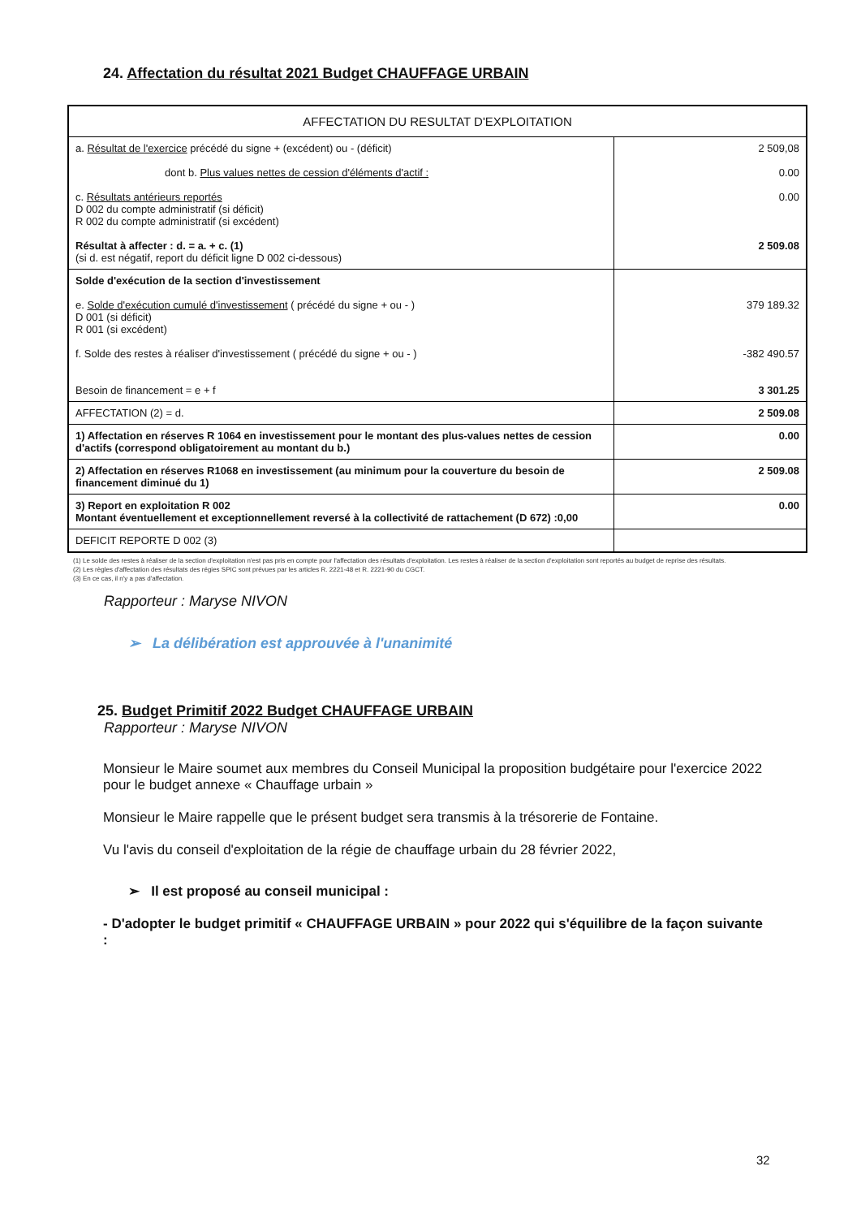24. Affectation du résultat 2021 Budget CHAUFFAGE URBAIN
| AFFECTATION DU RESULTAT D'EXPLOITATION | |
| --- | --- |
| a. Résultat de l'exercice précédé du signe + (excédent) ou - (déficit) dont b. Plus values nettes de cession d'éléments d'actif : c. Résultats antérieurs reportés D 002 du compte administratif (si déficit) R 002 du compte administratif (si excédent) Résultat à affecter : d. = a. + c. (1) (si d. est négatif, report du déficit ligne D 002 ci-dessous) | 2 509,08 0.00 0.00 2 509.08 |
| Solde d'exécution de la section d'investissement e. Solde d'exécution cumulé d'investissement ( précédé du signe + ou - ) D 001 (si déficit) R 001 (si excédent) f. Solde des restes à réaliser d'investissement ( précédé du signe + ou - ) Besoin de financement = e + f | 379 189.32 -382 490.57 3 301.25 |
| AFFECTATION (2) = d. | 2 509.08 |
| 1) Affectation en réserves R 1064 en investissement pour le montant des plus-values nettes de cession d'actifs (correspond obligatoirement au montant du b.) | 0.00 |
| 2) Affectation en réserves R1068 en investissement (au minimum pour la couverture du besoin de financement diminué du 1) | 2 509.08 |
| 3) Report en exploitation R 002 Montant éventuellement et exceptionnellement reversé à la collectivité de rattachement (D 672) :0,00 | 0.00 |
| DEFICIT REPORTE D 002 (3) | |
(1) Le solde des restes à réaliser de la section d'exploitation n'est pas pris en compte pour l'affectation des résultats d'exploitation. Les restes à réaliser de la section d'exploitation sont reportés au budget de reprise des résultats.
(2) Les règles d'affectation des résultats des régies SPIC sont prévues par les articles R. 2221-48 et R. 2221-90 du CGCT.
(3) En ce cas, il n'y a pas d'affectation.
Rapporteur : Maryse NIVON
➢ La délibération est approuvée à l'unanimité
25. Budget Primitif 2022 Budget CHAUFFAGE URBAIN
Rapporteur : Maryse NIVON
Monsieur le Maire soumet aux membres du Conseil Municipal la proposition budgétaire pour l'exercice 2022 pour le budget annexe « Chauffage urbain »
Monsieur le Maire rappelle que le présent budget sera transmis à la trésorerie de Fontaine.
Vu l'avis du conseil d'exploitation de la régie de chauffage urbain du 28 février 2022,
➢ Il est proposé au conseil municipal :
- D'adopter le budget primitif « CHAUFFAGE URBAIN » pour 2022 qui s'équilibre de la façon suivante :
32